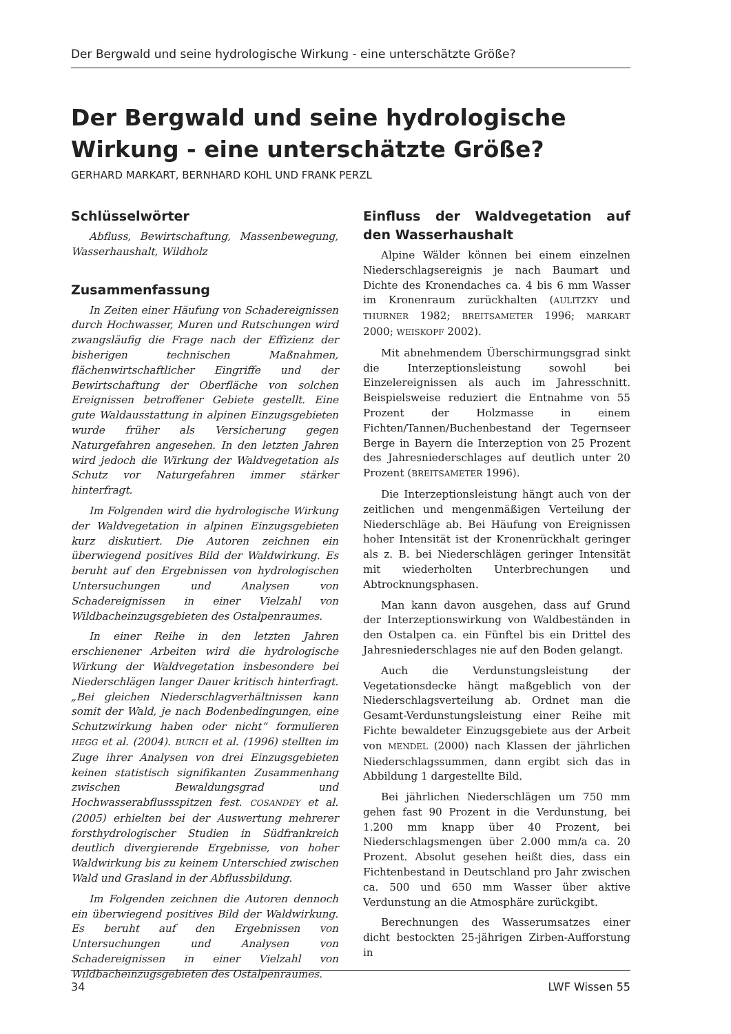Der Bergwald und seine hydrologische Wirkung - eine unterschätzte Größe?
Der Bergwald und seine hydrologische Wirkung - eine unterschätzte Größe?
GERHARD MARKART, BERNHARD KOHL UND FRANK PERZL
Schlüsselwörter
Abfluss, Bewirtschaftung, Massenbewegung, Wasserhaushalt, Wildholz
Zusammenfassung
In Zeiten einer Häufung von Schadereignissen durch Hochwasser, Muren und Rutschungen wird zwangsläufig die Frage nach der Effizienz der bisherigen technischen Maßnahmen, flächenwirtschaftlicher Eingriffe und der Bewirtschaftung der Oberfläche von solchen Ereignissen betroffener Gebiete gestellt. Eine gute Waldausstattung in alpinen Einzugsgebieten wurde früher als Versicherung gegen Naturgefahren angesehen. In den letzten Jahren wird jedoch die Wirkung der Waldvegetation als Schutz vor Naturgefahren immer stärker hinterfragt.
Im Folgenden wird die hydrologische Wirkung der Waldvegetation in alpinen Einzugsgebieten kurz diskutiert. Die Autoren zeichnen ein überwiegend positives Bild der Waldwirkung. Es beruht auf den Ergebnissen von hydrologischen Untersuchungen und Analysen von Schadereignissen in einer Vielzahl von Wildbacheinzugsgebieten des Ostalpenraumes.
In einer Reihe in den letzten Jahren erschienener Arbeiten wird die hydrologische Wirkung der Waldvegetation insbesondere bei Niederschlägen langer Dauer kritisch hinterfragt. „Bei gleichen Niederschlagverhältnissen kann somit der Wald, je nach Bodenbedingungen, eine Schutzwirkung haben oder nicht“ formulieren HEGG et al. (2004). BURCH et al. (1996) stellten im Zuge ihrer Analysen von drei Einzugsgebieten keinen statistisch signifikanten Zusammenhang zwischen Bewaldungsgrad und Hochwasserabflussspitzen fest. COSANDEY et al. (2005) erhielten bei der Auswertung mehrerer forsthydrologischer Studien in Südfrankreich deutlich divergierende Ergebnisse, von hoher Waldwirkung bis zu keinem Unterschied zwischen Wald und Grasland in der Abflussbildung.
Im Folgenden zeichnen die Autoren dennoch ein überwiegend positives Bild der Waldwirkung. Es beruht auf den Ergebnissen von Untersuchungen und Analysen von Schadereignissen in einer Vielzahl von Wildbacheinzugsgebieten des Ostalpenraumes.
Einfluss der Waldvegetation auf den Wasserhaushalt
Alpine Wälder können bei einem einzelnen Niederschlagsereignis je nach Baumart und Dichte des Kronendaches ca. 4 bis 6 mm Wasser im Kronenraum zurückhalten (AULITZKY und THURNER 1982; BREITSAMETER 1996; MARKART 2000; WEISKOPF 2002).
Mit abnehmendem Überschirmungsgrad sinkt die Interzeptionsleistung sowohl bei Einzelereignissen als auch im Jahresschnitt. Beispielsweise reduziert die Entnahme von 55 Prozent der Holzmasse in einem Fichten/Tannen/Buchenbestand der Tegernseer Berge in Bayern die Interzeption von 25 Prozent des Jahresniederschlages auf deutlich unter 20 Prozent (BREITSAMETER 1996).
Die Interzeptionsleistung hängt auch von der zeitlichen und mengenmäßigen Verteilung der Niederschläge ab. Bei Häufung von Ereignissen hoher Intensität ist der Kronenrückhalt geringer als z. B. bei Niederschlägen geringer Intensität mit wiederholten Unterbrechungen und Abtrocknungsphasen.
Man kann davon ausgehen, dass auf Grund der Interzeptionswirkung von Waldbeständen in den Ostalpen ca. ein Fünftel bis ein Drittel des Jahresniederschlages nie auf den Boden gelangt.
Auch die Verdunstungsleistung der Vegetationsdecke hängt maßgeblich von der Niederschlagsverteilung ab. Ordnet man die Gesamt-Verdunstungsleistung einer Reihe mit Fichte bewaldeter Einzugsgebiete aus der Arbeit von MENDEL (2000) nach Klassen der jährlichen Niederschlagssummen, dann ergibt sich das in Abbildung 1 dargestellte Bild.
Bei jährlichen Niederschlägen um 750 mm gehen fast 90 Prozent in die Verdunstung, bei 1.200 mm knapp über 40 Prozent, bei Niederschlagsmengen über 2.000 mm/a ca. 20 Prozent. Absolut gesehen heißt dies, dass ein Fichtenbestand in Deutschland pro Jahr zwischen ca. 500 und 650 mm Wasser über aktive Verdunstung an die Atmosphäre zurückgibt.
Berechnungen des Wasserumsatzes einer dicht bestockten 25-jährigen Zirben-Aufforstung in
34 LWF Wissen 55